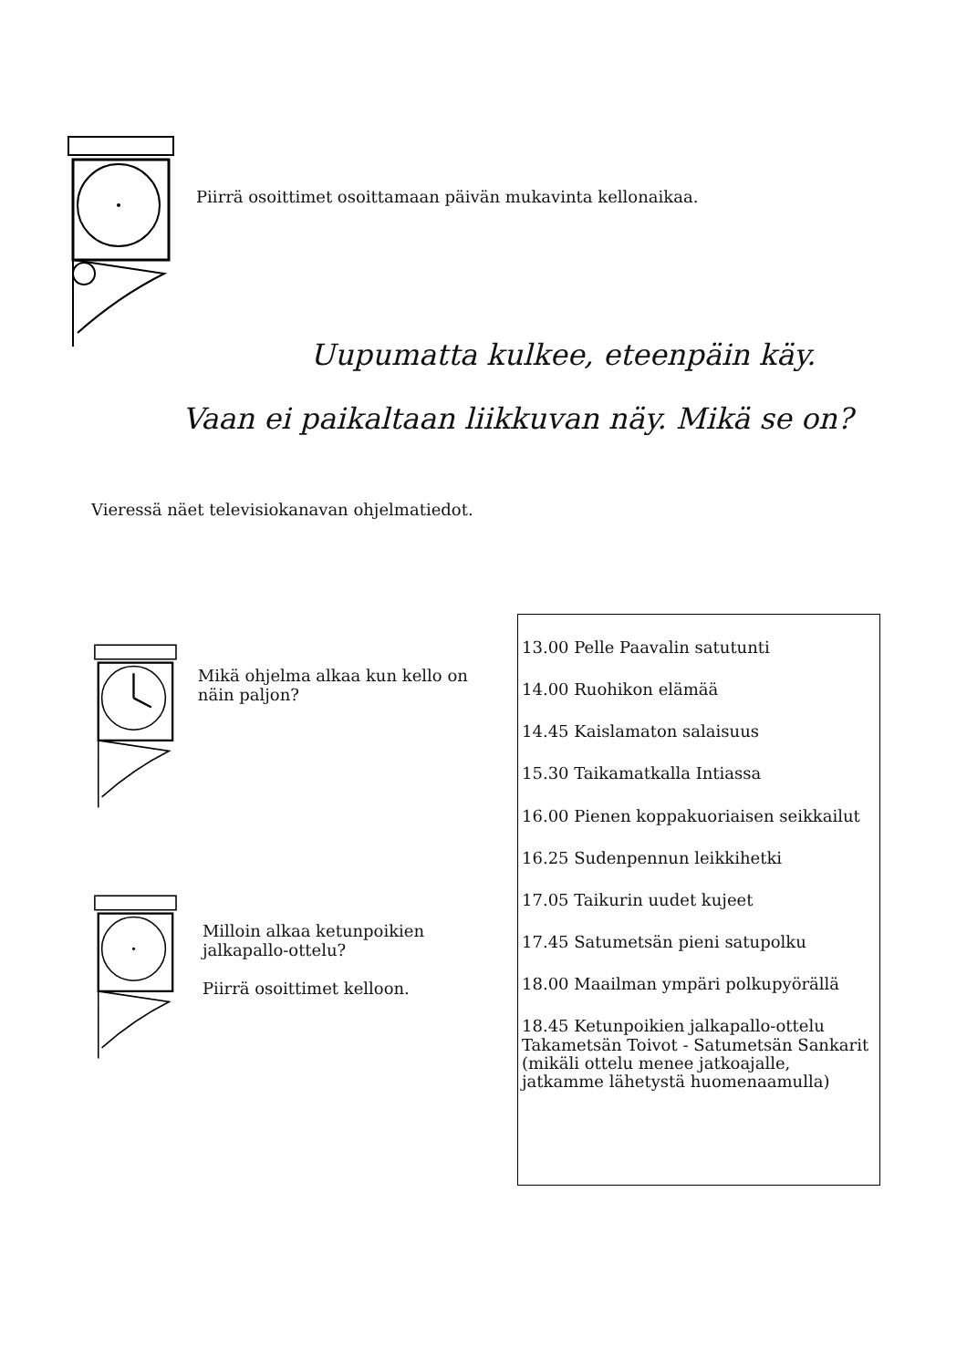Piirrä osoittimet osoittamaan päivän mukavinta kellonaikaa.
Uupumatta kulkee, eteenpäin käy.
Vaan ei paikaltaan liikkuvan näy. Mikä se on?
Vieressä näet televisiokanavan ohjelmatiedot.
Mikä ohjelma alkaa kun kello on näin paljon?
Milloin alkaa ketunpoikien jalkapallo-ottelu?
Piirrä osoittimet kelloon.
13.00 Pelle Paavalin satutunti
14.00 Ruohikon elämää
14.45 Kaislamaton salaisuus
15.30 Taikamatkalla Intiassa
16.00 Pienen koppakuoriaisen seikkailut
16.25 Sudenpennun leikkihetki
17.05 Taikurin uudet kujeet
17.45 Satumetsän pieni satupolku
18.00 Maailman ympäri polkupyörällä
18.45 Ketunpoikien jalkapallo-ottelu Takametsän Toivot - Satumetsän Sankarit (mikäli ottelu menee jatkoajalle, jatkamme lähetystä huomenaamulla)